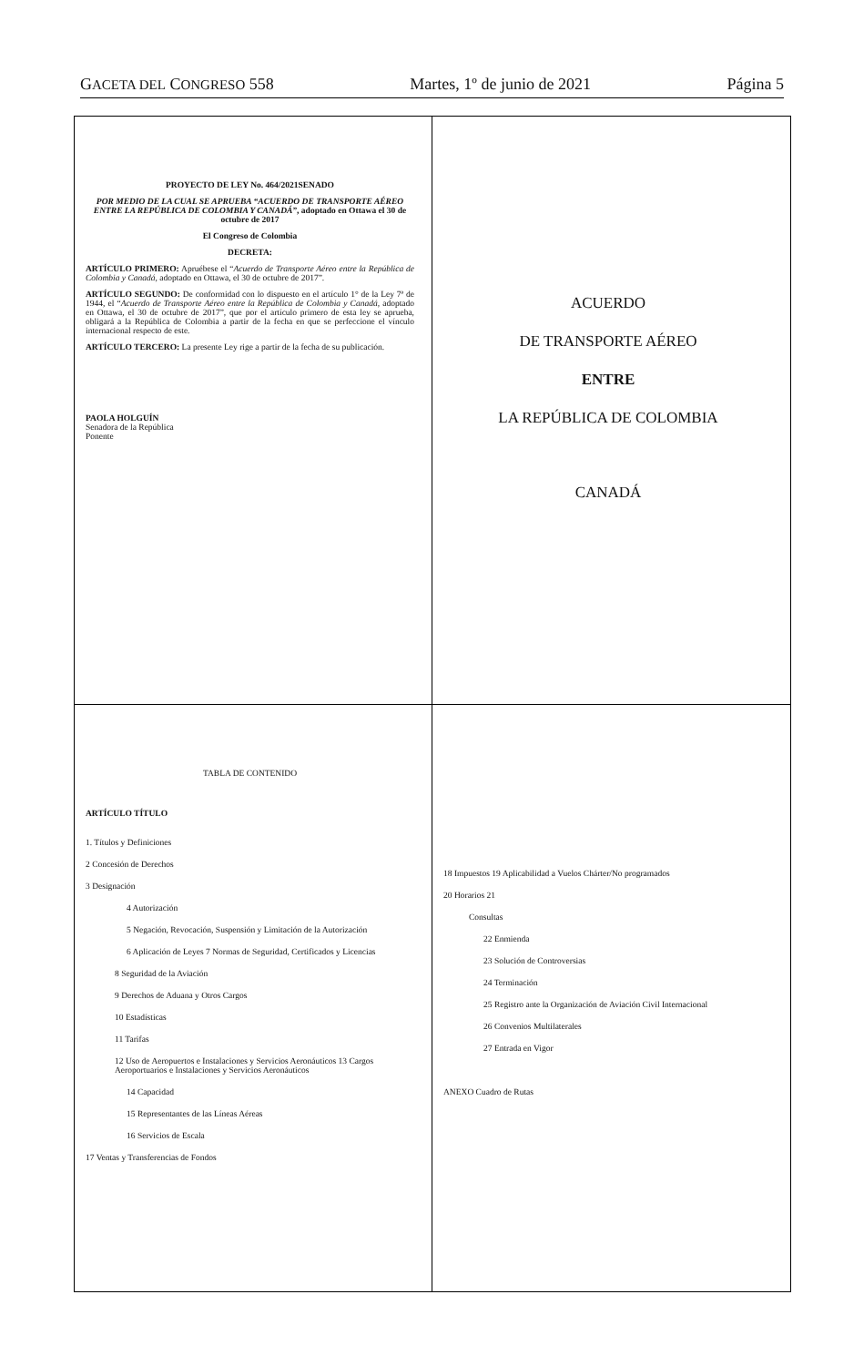GACETA DEL CONGRESO 558 Martes, 1º de junio de 2021 Página 5
PROYECTO DE LEY No. 464/2021SENADO
POR MEDIO DE LA CUAL SE APRUEBA “ACUERDO DE TRANSPORTE AÉREO ENTRE LA REPÚBLICA DE COLOMBIA Y CANADÁ”, adoptado en Ottawa el 30 de octubre de 2017
El Congreso de Colombia
DECRETA:
ARTÍCULO PRIMERO: Apruébese el “Acuerdo de Transporte Aéreo entre la República de Colombia y Canadá, adoptado en Ottawa, el 30 de octubre de 2017”.
ARTÍCULO SEGUNDO: De conformidad con lo dispuesto en el artículo 1° de la Ley 7ª de 1944, el “Acuerdo de Transporte Aéreo entre la República de Colombia y Canadá, adoptado en Ottawa, el 30 de octubre de 2017”, que por el artículo primero de esta ley se aprueba, obligará a la República de Colombia a partir de la fecha en que se perfeccione el vínculo internacional respecto de este.
ARTÍCULO TERCERO: La presente Ley rige a partir de la fecha de su publicación.
PAOLA HOLGUÍN
Senadora de la República
Ponente
ACUERDO
DE TRANSPORTE AÉREO
ENTRE
LA REPÚBLICA DE COLOMBIA
CANADÁ
TABLA DE CONTENIDO
ARTÍCULO TÍTULO
1. Títulos y Definiciones
2 Concesión de Derechos
3 Designación
4 Autorización
5 Negación, Revocación, Suspensión y Limitación de la Autorización
6 Aplicación de Leyes 7 Normas de Seguridad, Certificados y Licencias
8 Seguridad de la Aviación
9 Derechos de Aduana y Otros Cargos
10 Estadísticas
11 Tarifas
12 Uso de Aeropuertos e Instalaciones y Servicios Aeronáuticos 13 Cargos Aeroportuarios e Instalaciones y Servicios Aeronáuticos
14 Capacidad
15 Representantes de las Líneas Aéreas
16 Servicios de Escala
17 Ventas y Transferencias de Fondos
18 Impuestos 19 Aplicabilidad a Vuelos Chárter/No programados
20 Horarios 21
Consultas
22 Enmienda
23 Solución de Controversias
24 Terminación
25 Registro ante la Organización de Aviación Civil Internacional
26 Convenios Multilaterales
27 Entrada en Vigor
ANEXO Cuadro de Rutas